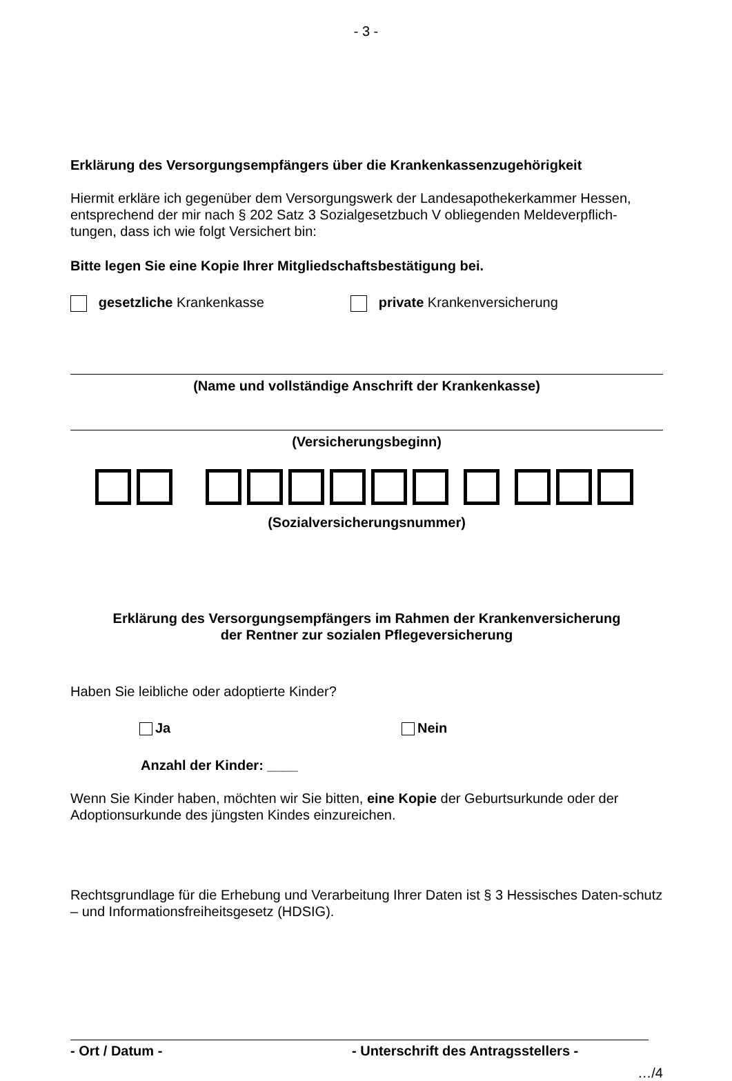- 3 -
Erklärung des Versorgungsempfängers über die Krankenkassenzugehörigkeit
Hiermit erkläre ich gegenüber dem Versorgungswerk der Landesapothekerkammer Hessen, entsprechend der mir nach § 202 Satz 3 Sozialgesetzbuch V obliegenden Meldeverpflich-tungen, dass ich wie folgt Versichert bin:
Bitte legen Sie eine Kopie Ihrer Mitgliedschaftsbestätigung bei.
gesetzliche Krankenkasse private Krankenversicherung
(Name und vollständige Anschrift der Krankenkasse)
(Versicherungsbeginn)
(Sozialversicherungsnummer)
Erklärung des Versorgungsempfängers im Rahmen der Krankenversicherung
der Rentner zur sozialen Pflegeversicherung
Haben Sie leibliche oder adoptierte Kinder?
Ja Nein
Anzahl der Kinder: ____
Wenn Sie Kinder haben, möchten wir Sie bitten, eine Kopie der Geburtsurkunde oder der Adoptionsurkunde des jüngsten Kindes einzureichen.
Rechtsgrundlage für die Erhebung und Verarbeitung Ihrer Daten ist § 3 Hessisches Daten-schutz – und Informationsfreiheitsgesetz (HDSIG).
- Ort / Datum - - Unterschrift des Antragsstellers -
…/4